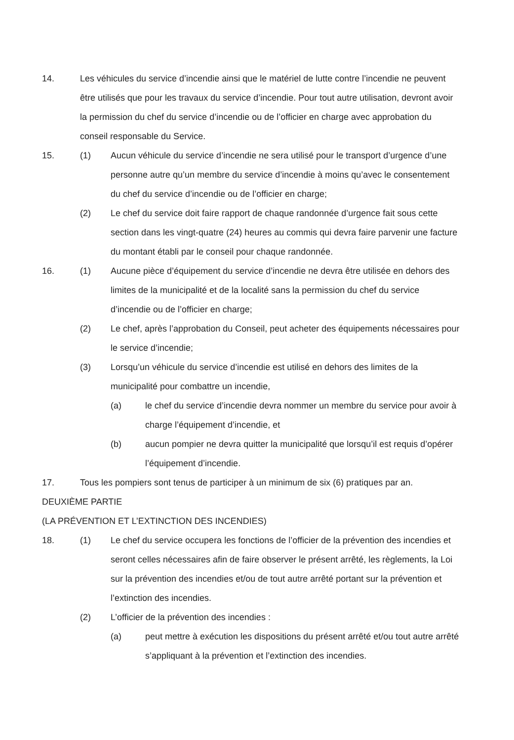14. Les véhicules du service d’incendie ainsi que le matériel de lutte contre l’incendie ne peuvent être utilisés que pour les travaux du service d’incendie. Pour tout autre utilisation, devront avoir la permission du chef du service d’incendie ou de l’officier en charge avec approbation du conseil responsable du Service.
15. (1) Aucun véhicule du service d’incendie ne sera utilisé pour le transport d’urgence d’une personne autre qu’un membre du service d’incendie à moins qu’avec le consentement du chef du service d’incendie ou de l’officier en charge;
(2) Le chef du service doit faire rapport de chaque randonnée d’urgence fait sous cette section dans les vingt-quatre (24) heures au commis qui devra faire parvenir une facture du montant établi par le conseil pour chaque randonnée.
16. (1) Aucune pièce d’équipement du service d’incendie ne devra être utilisée en dehors des limites de la municipalité et de la localité sans la permission du chef du service d’incendie ou de l’officier en charge;
(2) Le chef, après l’approbation du Conseil, peut acheter des équipements nécessaires pour le service d’incendie;
(3) Lorsqu’un véhicule du service d’incendie est utilisé en dehors des limites de la municipalité pour combattre un incendie,
(a) le chef du service d’incendie devra nommer un membre du service pour avoir à charge l’équipement d’incendie, et
(b) aucun pompier ne devra quitter la municipalité que lorsqu’il est requis d’opérer l’équipement d’incendie.
17. Tous les pompiers sont tenus de participer à un minimum de six (6) pratiques par an.
DEUXIÈME PARTIE
(LA PRÉVENTION ET L’EXTINCTION DES INCENDIES)
18. (1) Le chef du service occupera les fonctions de l’officier de la prévention des incendies et seront celles nécessaires afin de faire observer le présent arrêté, les règlements, la Loi sur la prévention des incendies et/ou de tout autre arrêté portant sur la prévention et l’extinction des incendies.
(2) L’officier de la prévention des incendies :
(a) peut mettre à exécution les dispositions du présent arrêté et/ou tout autre arrêté s’appliquant à la prévention et l’extinction des incendies.